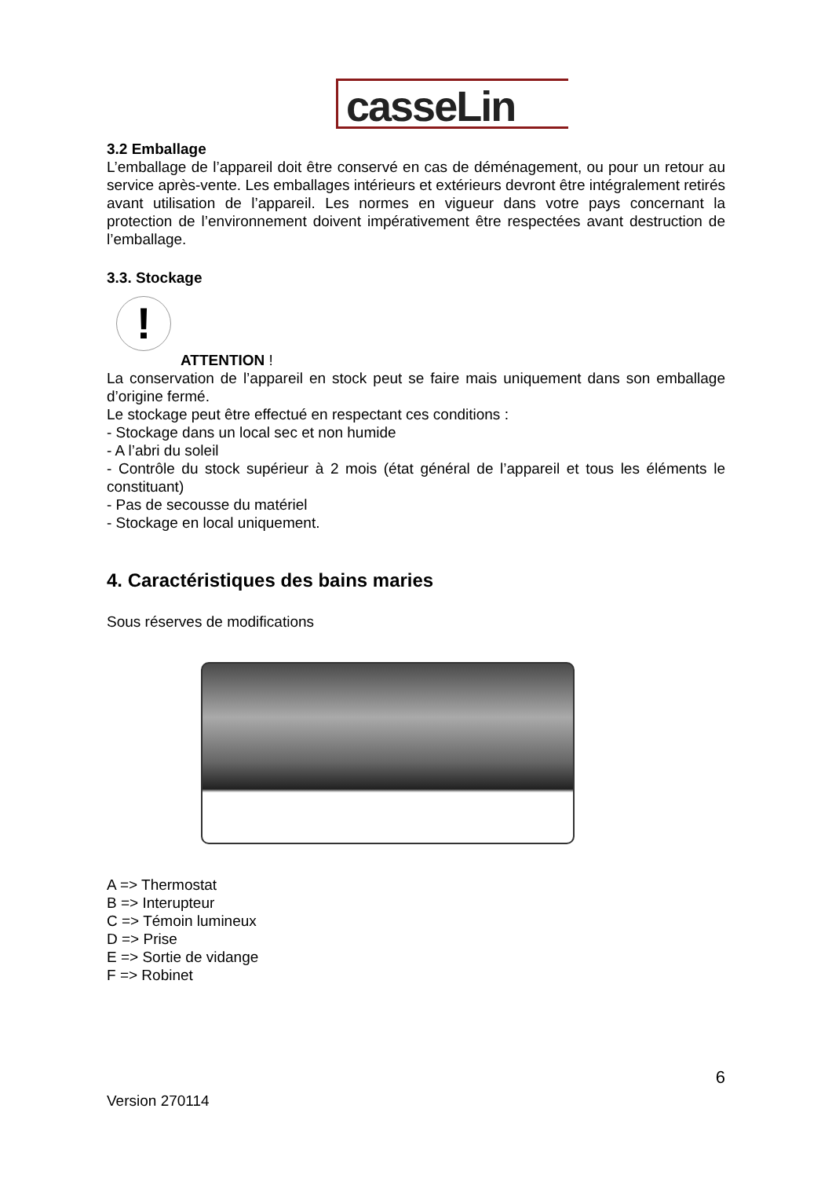casseLin
3.2 Emballage
L’emballage de l’appareil doit être conservé en cas de déménagement, ou pour un retour au service après-vente. Les emballages intérieurs et extérieurs devront être intégralement retirés avant utilisation de l’appareil. Les normes en vigueur dans votre pays concernant la protection de l’environnement doivent impérativement être respectées avant destruction de l’emballage.
3.3. Stockage
!
ATTENTION !
La conservation de l’appareil en stock peut se faire mais uniquement dans son emballage d’origine fermé.
Le stockage peut être effectué en respectant ces conditions :
- Stockage dans un local sec et non humide
- A l’abri du soleil
- Contrôle du stock supérieur à 2 mois (état général de l’appareil et tous les éléments le constituant)
- Pas de secousse du matériel
- Stockage en local uniquement.
4. Caractéristiques des bains maries
Sous réserves de modifications
A => Thermostat
B => Interupteur
C => Témoin lumineux
D => Prise
E => Sortie de vidange
F => Robinet
6
Version 270114